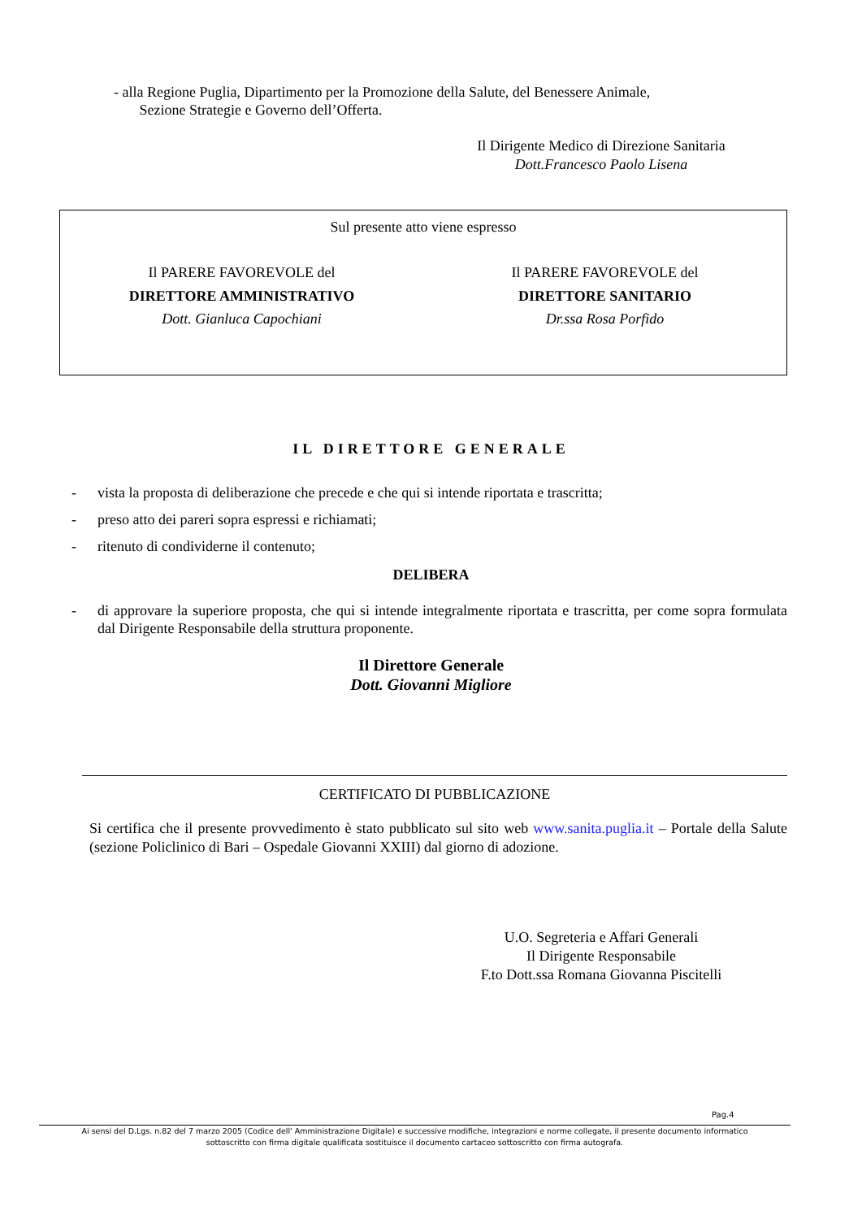- alla Regione Puglia, Dipartimento per la Promozione della Salute, del Benessere Animale,
Sezione Strategie e Governo dell’Offerta.
Il Dirigente Medico di Direzione Sanitaria
Dott.Francesco Paolo Lisena
Sul presente atto viene espresso
Il PARERE FAVOREVOLE del
DIRETTORE AMMINISTRATIVO
Dott. Gianluca Capochiani
Il PARERE FAVOREVOLE del
DIRETTORE SANITARIO
Dr.ssa Rosa Porfido
IL DIRETTORE GENERALE
- vista la proposta di deliberazione che precede e che qui si intende riportata e trascritta;
- preso atto dei pareri sopra espressi e richiamati;
- ritenuto di condividerne il contenuto;
DELIBERA
- di approvare la superiore proposta, che qui si intende integralmente riportata e trascritta, per come sopra formulata dal Dirigente Responsabile della struttura proponente.
Il Direttore Generale
Dott. Giovanni Migliore
CERTIFICATO DI PUBBLICAZIONE
Si certifica che il presente provvedimento è stato pubblicato sul sito web www.sanita.puglia.it – Portale della Salute (sezione Policlinico di Bari – Ospedale Giovanni XXIII) dal giorno di adozione.
U.O. Segreteria e Affari Generali
Il Dirigente Responsabile
F.to Dott.ssa Romana Giovanna Piscitelli
Pag.4
Ai sensi del D.Lgs. n.82 del 7 marzo 2005 (Codice dell' Amministrazione Digitale) e successive modifiche, integrazioni e norme collegate, il presente documento informatico
sottoscritto con firma digitale qualificata sostituisce il documento cartaceo sottoscritto con firma autografa.